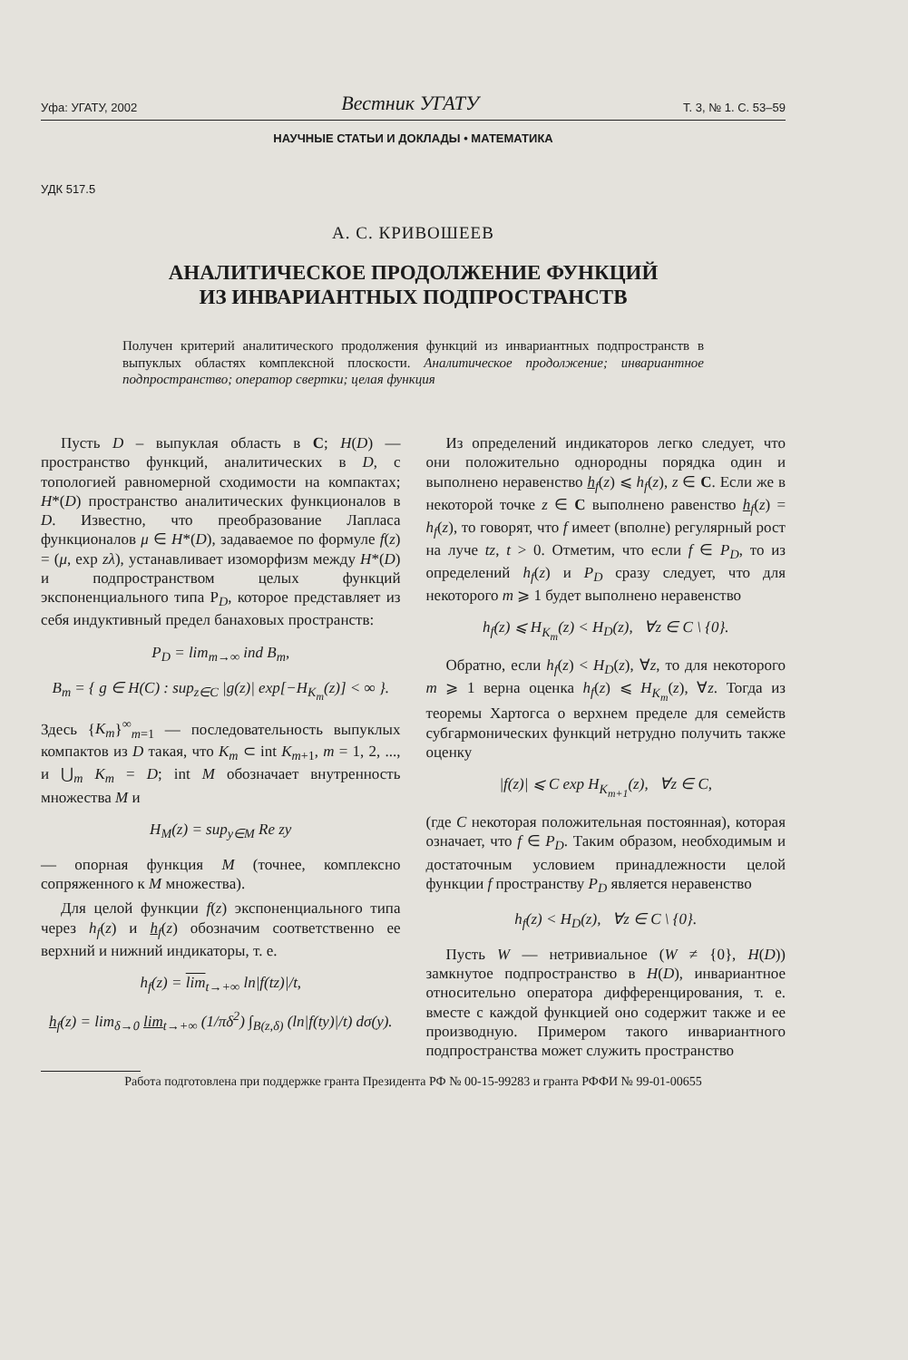Уфа: УГАТУ, 2002 Вестник УГАТУ Т. 3, № 1. С. 53–59
НАУЧНЫЕ СТАТЬИ И ДОКЛАДЫ • МАТЕМАТИКА
УДК 517.5
А. С. КРИВОШЕЕВ
АНАЛИТИЧЕСКОЕ ПРОДОЛЖЕНИЕ ФУНКЦИЙ
ИЗ ИНВАРИАНТНЫХ ПОДПРОСТРАНСТВ
Получен критерий аналитического продолжения функций из инвариантных подпространств в выпуклых областях комплексной плоскости. Аналитическое продолжение; инвариантное подпространство; оператор свертки; целая функция
Пусть D – выпуклая область в C; H(D) — пространство функций, аналитических в D, с топологией равномерной сходимости на компактах; H*(D) пространство аналитических функционалов в D. Известно, что преобразование Лапласа функционалов μ ∈ H*(D), задаваемое по формуле f(z) = (μ, exp zλ), устанавливает изоморфизм между H*(D) и подпространством целых функций экспоненциального типа P<sub>D</sub>, которое представляет из себя индуктивный предел банаховых пространств:
P<sub>D</sub> = lim<sub>m→∞</sub> ind B<sub>m</sub>,
B<sub>m</sub> = { g ∈ H(C) : sup<sub>z∈C</sub> |g(z)| exp[−H<sub>K<sub>m</sub></sub>(z)] < ∞ }.
Здесь {K<sub>m</sub>}<sup>∞</sup><sub>m=1</sub> — последовательность выпуклых компактов из D такая, что K<sub>m</sub> ⊂ int K<sub>m+1</sub>, m = 1, 2, ..., и ⋃<sub>m</sub> K<sub>m</sub> = D; int M обозначает внутренность множества M и
H<sub>M</sub>(z) = sup<sub>y∈M</sub> Re zy
— опорная функция M (точнее, комплексно сопряженного к M множества).
Для целой функции f(z) экспоненциального типа через h<sub>f</sub>(z) и h<sub>f</sub>(z) обозначим соответственно ее верхний и нижний индикаторы, т. е.
h<sub>f</sub>(z) = lim<sub>t→+∞</sub> ln|f(tz)|/t,
h<sub>f</sub>(z) = lim<sub>δ→0</sub> lim<sub>t→+∞</sub> (1/πδ<sup>2</sup>) ∫<sub>B(z,δ)</sub> (ln|f(ty)|/t) dσ(y).
Из определений индикаторов легко следует, что они положительно однородны порядка один и выполнено неравенство h<sub>f</sub>(z) ⩽ h<sub>f</sub>(z), z ∈ C. Если же в некоторой точке z ∈ C выполнено равенство h<sub>f</sub>(z) = h<sub>f</sub>(z), то говорят, что f имеет (вполне) регулярный рост на луче tz, t > 0. Отметим, что если f ∈ P<sub>D</sub>, то из определений h<sub>f</sub>(z) и P<sub>D</sub> сразу следует, что для некоторого m ⩾ 1 будет выполнено неравенство
h<sub>f</sub>(z) ⩽ H<sub>K<sub>m</sub></sub>(z) < H<sub>D</sub>(z), ∀z ∈ C \ {0}.
Обратно, если h<sub>f</sub>(z) < H<sub>D</sub>(z), ∀z, то для некоторого m ⩾ 1 верна оценка h<sub>f</sub>(z) ⩽ H<sub>K<sub>m</sub></sub>(z), ∀z. Тогда из теоремы Хартогса о верхнем пределе для семейств субгармонических функций нетрудно получить также оценку
|f(z)| ⩽ C exp H<sub>K<sub>m+1</sub></sub>(z), ∀z ∈ C,
(где C некоторая положительная постоянная), которая означает, что f ∈ P<sub>D</sub>. Таким образом, необходимым и достаточным условием принадлежности целой функции f пространству P<sub>D</sub> является неравенство
h<sub>f</sub>(z) < H<sub>D</sub>(z), ∀z ∈ C \ {0}.
Пусть W — нетривиальное (W ≠ {0}, H(D)) замкнутое подпространство в H(D), инвариантное относительно оператора дифференцирования, т. е. вместе с каждой функцией оно содержит также и ее производную. Примером такого инвариантного подпространства может служить пространство
Работа подготовлена при поддержке гранта Президента РФ № 00-15-99283 и гранта РФФИ № 99-01-00655